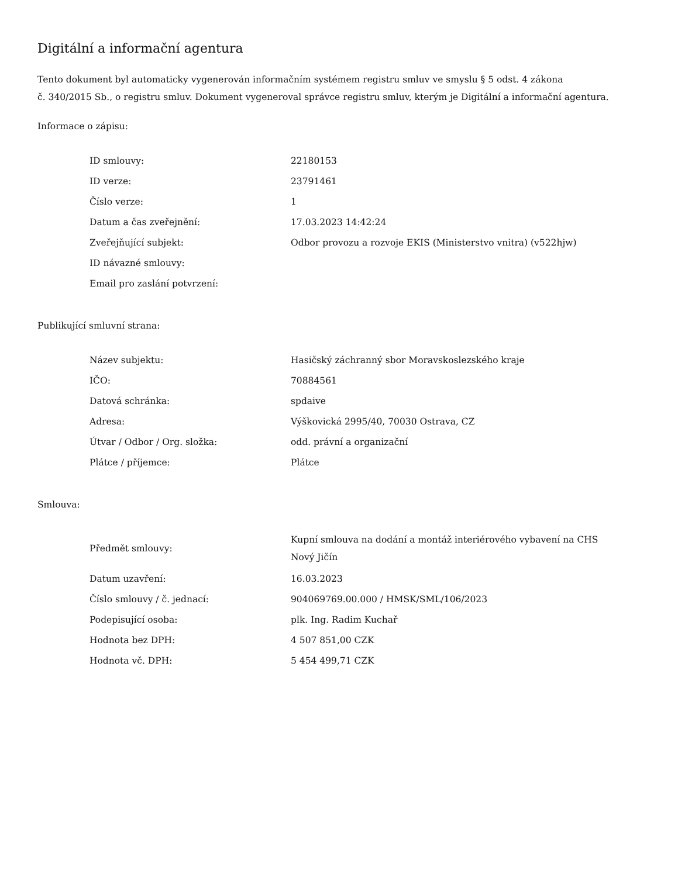Digitální a informační agentura
Tento dokument byl automaticky vygenerován informačním systémem registru smluv ve smyslu § 5 odst. 4 zákona
č. 340/2015 Sb., o registru smluv. Dokument vygeneroval správce registru smluv, kterým je Digitální a informační agentura.
Informace o zápisu:
| ID smlouvy: | 22180153 |
| ID verze: | 23791461 |
| Číslo verze: | 1 |
| Datum a čas zveřejnění: | 17.03.2023 14:42:24 |
| Zveřejňující subjekt: | Odbor provozu a rozvoje EKIS (Ministerstvo vnitra) (v522hjw) |
| ID návazné smlouvy: | |
| Email pro zaslání potvrzení: | |
Publikující smluvní strana:
| Název subjektu: | Hasičský záchranný sbor Moravskoslezského kraje |
| IČO: | 70884561 |
| Datová schránka: | spdaive |
| Adresa: | Výškovická 2995/40, 70030 Ostrava, CZ |
| Útvar / Odbor / Org. složka: | odd. právní a organizační |
| Plátce / příjemce: | Plátce |
Smlouva:
| Předmět smlouvy: | Kupní smlouva na dodání a montáž interiérového vybavení na CHS Nový Jičín |
| Datum uzavření: | 16.03.2023 |
| Číslo smlouvy / č. jednací: | 904069769.00.000 / HMSK/SML/106/2023 |
| Podepisující osoba: | plk. Ing. Radim Kuchař |
| Hodnota bez DPH: | 4 507 851,00 CZK |
| Hodnota vč. DPH: | 5 454 499,71 CZK |